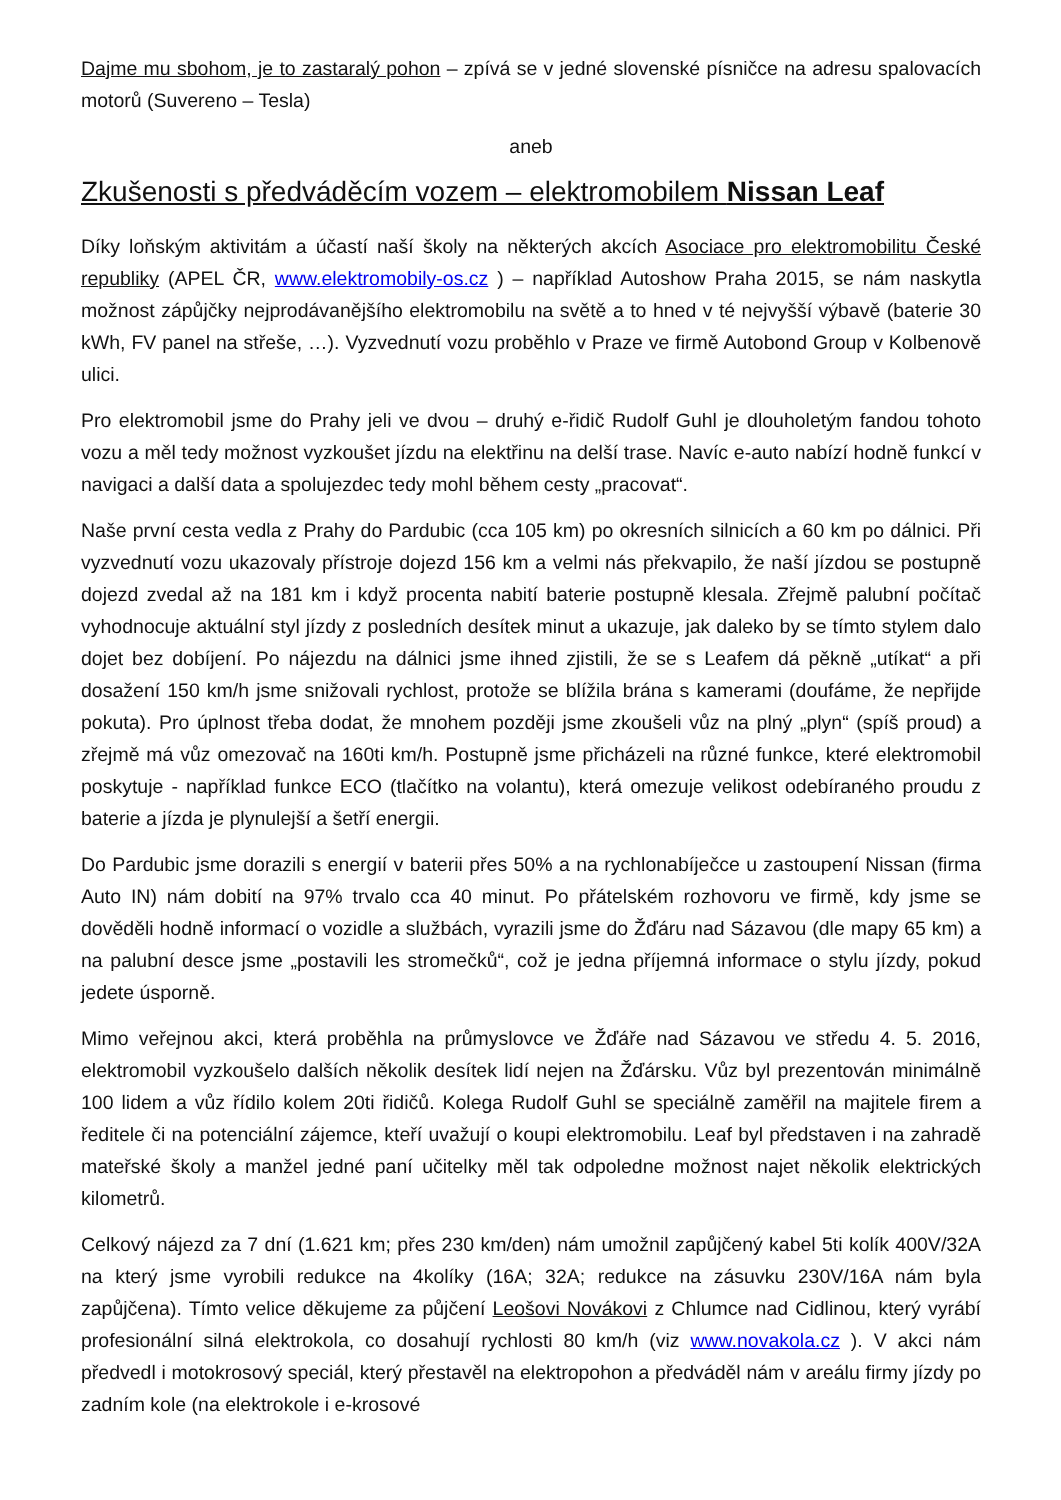Dajme mu sbohom, je to zastaralý pohon – zpívá se v jedné slovenské písničce na adresu spalovacích motorů (Suvereno – Tesla)
aneb
Zkušenosti s předváděcím vozem – elektromobilem Nissan Leaf
Díky loňským aktivitám a účastí naší školy na některých akcích Asociace pro elektromobilitu České republiky (APEL ČR, www.elektromobily-os.cz ) – například Autoshow Praha 2015, se nám naskytla možnost zápůjčky nejprodávanějšího elektromobilu na světě a to hned v té nejvyšší výbavě (baterie 30 kWh, FV panel na střeše, …). Vyzvednutí vozu proběhlo v Praze ve firmě Autobond Group v Kolbenově ulici.
Pro elektromobil jsme do Prahy jeli ve dvou – druhý e-řidič Rudolf Guhl je dlouholetým fandou tohoto vozu a měl tedy možnost vyzkoušet jízdu na elektřinu na delší trase. Navíc e-auto nabízí hodně funkcí v navigaci a další data a spolujezdec tedy mohl během cesty „pracovat“.
Naše první cesta vedla z Prahy do Pardubic (cca 105 km) po okresních silnicích a 60 km po dálnici. Při vyzvednutí vozu ukazovaly přístroje dojezd 156 km a velmi nás překvapilo, že naší jízdou se postupně dojezd zvedal až na 181 km i když procenta nabití baterie postupně klesala. Zřejmě palubní počítač vyhodnocuje aktuální styl jízdy z posledních desítek minut a ukazuje, jak daleko by se tímto stylem dalo dojet bez dobíjení. Po nájezdu na dálnici jsme ihned zjistili, že se s Leafem dá pěkně „utíkat“ a při dosažení 150 km/h jsme snižovali rychlost, protože se blížila brána s kamerami (doufáme, že nepřijde pokuta). Pro úplnost třeba dodat, že mnohem později jsme zkoušeli vůz na plný „plyn“ (spíš proud) a zřejmě má vůz omezovač na 160ti km/h. Postupně jsme přicházeli na různé funkce, které elektromobil poskytuje - například funkce ECO (tlačítko na volantu), která omezuje velikost odebíraného proudu z baterie a jízda je plynulejší a šetří energii.
Do Pardubic jsme dorazili s energií v baterii přes 50% a na rychlonabíječce u zastoupení Nissan (firma Auto IN) nám dobití na 97% trvalo cca 40 minut. Po přátelském rozhovoru ve firmě, kdy jsme se dověděli hodně informací o vozidle a službách, vyrazili jsme do Žďáru nad Sázavou (dle mapy 65 km) a na palubní desce jsme „postavili les stromečků“, což je jedna příjemná informace o stylu jízdy, pokud jedete úsporně.
Mimo veřejnou akci, která proběhla na průmyslovce ve Žďáře nad Sázavou ve středu 4. 5. 2016, elektromobil vyzkoušelo dalších několik desítek lidí nejen na Žďársku. Vůz byl prezentován minimálně 100 lidem a vůz řídilo kolem 20ti řidičů. Kolega Rudolf Guhl se speciálně zaměřil na majitele firem a ředitele či na potenciální zájemce, kteří uvažují o koupi elektromobilu. Leaf byl představen i na zahradě mateřské školy a manžel jedné paní učitelky měl tak odpoledne možnost najet několik elektrických kilometrů.
Celkový nájezd za 7 dní (1.621 km; přes 230 km/den) nám umožnil zapůjčený kabel 5ti kolík 400V/32A na který jsme vyrobili redukce na 4kolíky (16A; 32A; redukce na zásuvku 230V/16A nám byla zapůjčena). Tímto velice děkujeme za půjčení Leošovi Novákovi z Chlumce nad Cidlinou, který vyrábí profesionální silná elektrokola, co dosahují rychlosti 80 km/h (viz www.novakola.cz ). V akci nám předvedl i motokrosový speciál, který přestavěl na elektropohon a předváděl nám v areálu firmy jízdy po zadním kole (na elektrokole i e-krosové